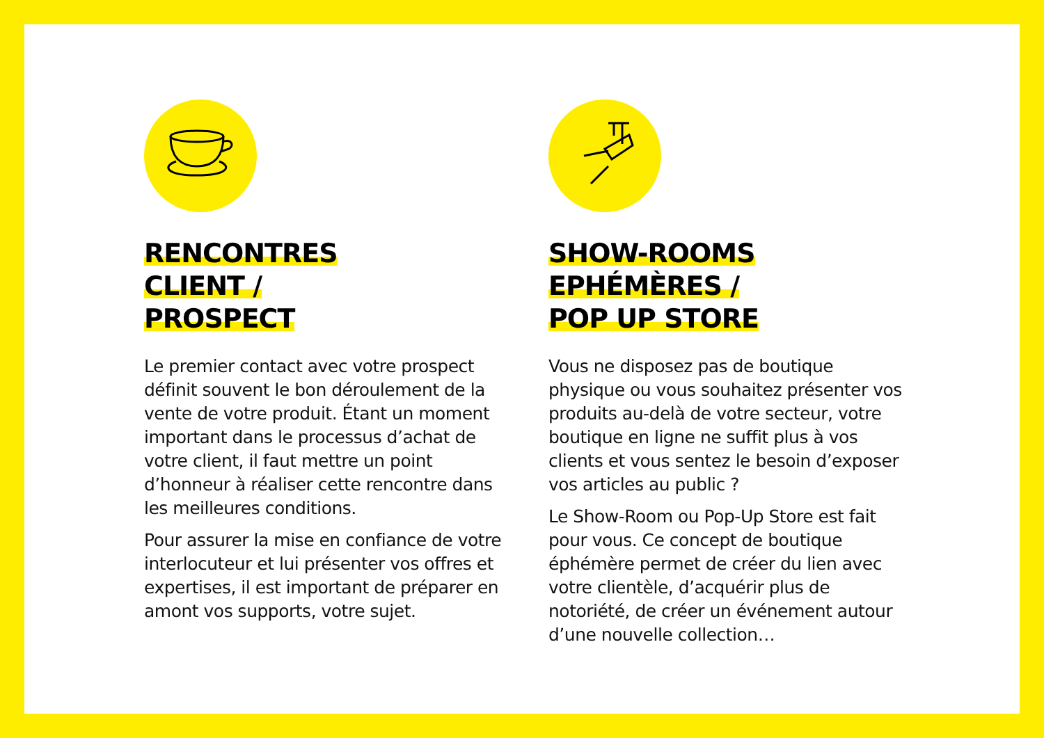RENCONTRES
CLIENT /
PROSPECT
Le premier contact avec votre prospect définit souvent le bon déroulement de la vente de votre produit. Étant un moment important dans le processus d’achat de votre client, il faut mettre un point d’honneur à réaliser cette rencontre dans les meilleures conditions.
Pour assurer la mise en confiance de votre interlocuteur et lui présenter vos offres et expertises, il est important de préparer en amont vos supports, votre sujet.
SHOW-ROOMS
EPHÉMÈRES /
POP UP STORE
Vous ne disposez pas de boutique physique ou vous souhaitez présenter vos produits au-delà de votre secteur, votre boutique en ligne ne suffit plus à vos clients et vous sentez le besoin d’exposer vos articles au public ?
Le Show-Room ou Pop-Up Store est fait pour vous. Ce concept de boutique éphémère permet de créer du lien avec votre clientèle, d’acquérir plus de notoriété, de créer un événement autour d’une nouvelle collection…